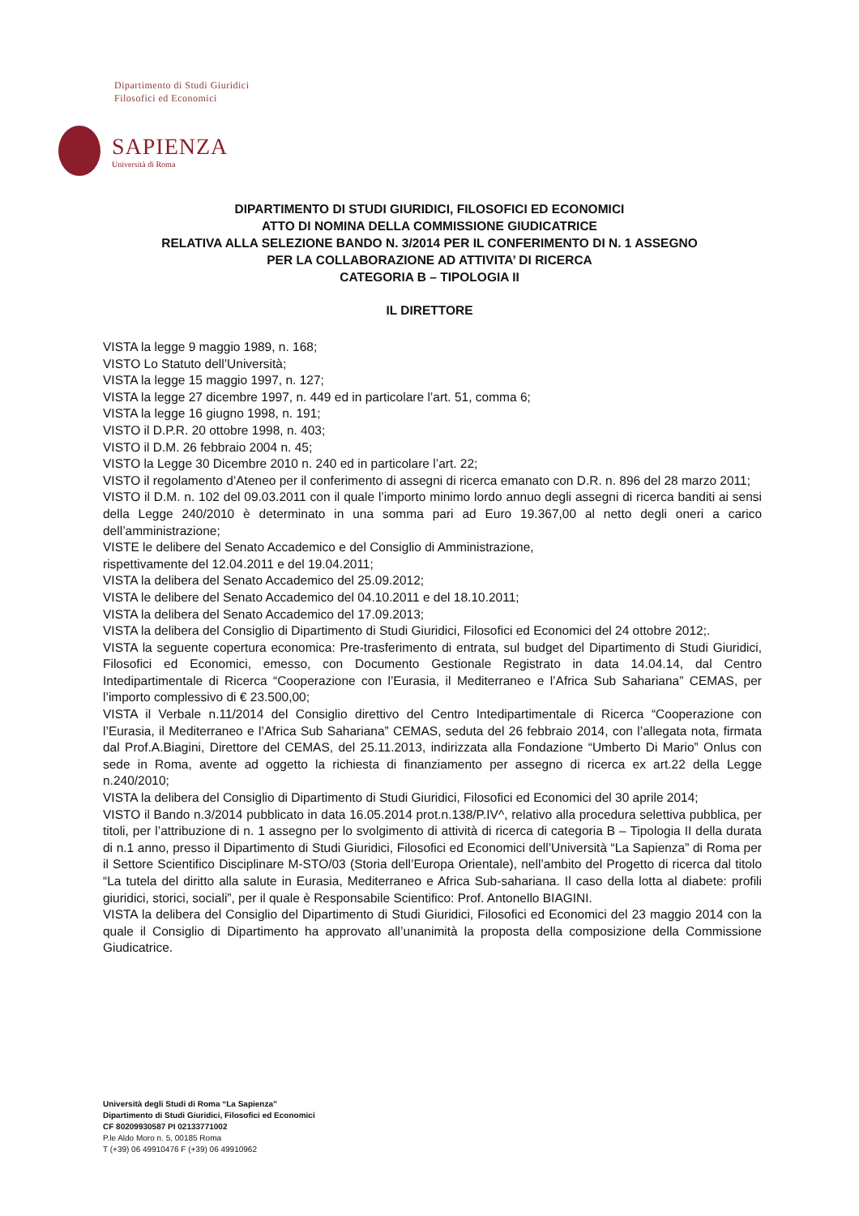Dipartimento di Studi Giuridici
Filosofici ed Economici
SAPIENZA
Università di Roma
DIPARTIMENTO DI STUDI GIURIDICI, FILOSOFICI ED ECONOMICI
ATTO DI NOMINA DELLA COMMISSIONE GIUDICATRICE
RELATIVA ALLA SELEZIONE BANDO N. 3/2014 PER IL CONFERIMENTO DI N. 1 ASSEGNO
PER LA COLLABORAZIONE AD ATTIVITA’ DI RICERCA
CATEGORIA B – TIPOLOGIA II
IL DIRETTORE
VISTA la legge 9 maggio 1989, n. 168;
VISTO Lo Statuto dell’Università;
VISTA la legge 15 maggio 1997, n. 127;
VISTA la legge 27 dicembre 1997, n. 449 ed in particolare l’art. 51, comma 6;
VISTA la legge 16 giugno 1998, n. 191;
VISTO il D.P.R. 20 ottobre 1998, n. 403;
VISTO il D.M. 26 febbraio 2004 n. 45;
VISTO la Legge 30 Dicembre 2010 n. 240 ed in particolare l’art. 22;
VISTO il regolamento d’Ateneo per il conferimento di assegni di ricerca emanato con D.R. n. 896 del 28 marzo 2011;
VISTO il D.M. n. 102 del 09.03.2011 con il quale l’importo minimo lordo annuo degli assegni di ricerca banditi ai sensi della Legge 240/2010 è determinato in una somma pari ad Euro 19.367,00 al netto degli oneri a carico dell’amministrazione;
VISTE le delibere del Senato Accademico e del Consiglio di Amministrazione,
rispettivamente del 12.04.2011 e del 19.04.2011;
VISTA la delibera del Senato Accademico del 25.09.2012;
VISTA le delibere del Senato Accademico del 04.10.2011 e del 18.10.2011;
VISTA la delibera del Senato Accademico del 17.09.2013;
VISTA la delibera del Consiglio di Dipartimento di Studi Giuridici, Filosofici ed Economici del 24 ottobre 2012;.
VISTA la seguente copertura economica: Pre-trasferimento di entrata, sul budget del Dipartimento di Studi Giuridici, Filosofici ed Economici, emesso, con Documento Gestionale Registrato in data 14.04.14, dal Centro Intedipartimentale di Ricerca “Cooperazione con l’Eurasia, il Mediterraneo e l’Africa Sub Sahariana” CEMAS, per l’importo complessivo di € 23.500,00;
VISTA il Verbale n.11/2014 del Consiglio direttivo del Centro Intedipartimentale di Ricerca “Cooperazione con l’Eurasia, il Mediterraneo e l’Africa Sub Sahariana” CEMAS, seduta del 26 febbraio 2014, con l’allegata nota, firmata dal Prof.A.Biagini, Direttore del CEMAS, del 25.11.2013, indirizzata alla Fondazione “Umberto Di Mario” Onlus con sede in Roma, avente ad oggetto la richiesta di finanziamento per assegno di ricerca ex art.22 della Legge n.240/2010;
VISTA la delibera del Consiglio di Dipartimento di Studi Giuridici, Filosofici ed Economici del 30 aprile 2014;
VISTO il Bando n.3/2014 pubblicato in data 16.05.2014 prot.n.138/P.IV^, relativo alla procedura selettiva pubblica, per titoli, per l’attribuzione di n. 1 assegno per lo svolgimento di attività di ricerca di categoria B – Tipologia II della durata di n.1 anno, presso il Dipartimento di Studi Giuridici, Filosofici ed Economici dell’Università “La Sapienza” di Roma per il Settore Scientifico Disciplinare M-STO/03 (Storia dell’Europa Orientale), nell’ambito del Progetto di ricerca dal titolo “La tutela del diritto alla salute in Eurasia, Mediterraneo e Africa Sub-sahariana. Il caso della lotta al diabete: profili giuridici, storici, sociali”, per il quale è Responsabile Scientifico: Prof. Antonello BIAGINI.
VISTA la delibera del Consiglio del Dipartimento di Studi Giuridici, Filosofici ed Economici del 23 maggio 2014 con la quale il Consiglio di Dipartimento ha approvato all’unanimità la proposta della composizione della Commissione Giudicatrice.
Università degli Studi di Roma “La Sapienza”
Dipartimento di Studi Giuridici, Filosofici ed Economici
CF 80209930587 PI 02133771002
P.le Aldo Moro n. 5, 00185 Roma
T (+39) 06 49910476 F (+39) 06 49910962